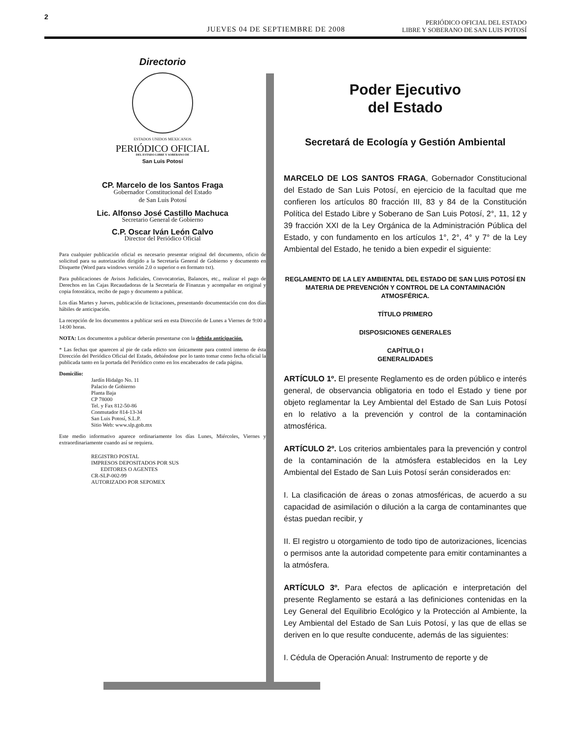2
JUEVES 04 DE SEPTIEMBRE DE 2008
PERIÓDICO OFICIAL DEL ESTADO
LIBRE Y SOBERANO DE SAN LUIS POTOSÍ
Directorio
ESTADOS UNIDOS MEXICANOS
PERIÓDICO OFICIAL
DEL ESTADO LIBRE Y SOBERANO DE
San Luis Potosí
CP. Marcelo de los Santos Fraga
Gobernador Constitucional del Estado
de San Luis Potosí
Lic. Alfonso José Castillo Machuca
Secretario General de Gobierno
C.P. Oscar Iván León Calvo
Director del Periódico Oficial
Para cualquier publicación oficial es necesario presentar original del documento, oficio de solicitud para su autorización dirigido a la Secretaría General de Gobierno y documento en Disquette (Word para windows versión 2.0 o superior o en formato txt).
Para publicaciones de Avisos Judiciales, Convocatorias, Balances, etc., realizar el pago de Derechos en las Cajas Recaudadoras de la Secretaría de Finanzas y acompañar en original y copia fotostática, recibo de pago y documento a publicar.
Los días Martes y Jueves, publicación de licitaciones, presentando documentación con dos días hábiles de anticipación.
La recepción de los documentos a publicar será en esta Dirección de Lunes a Viernes de 9:00 a 14:00 horas.
NOTA: Los documentos a publicar deberán presentarse con la debida anticipación.
* Las fechas que aparecen al pie de cada edicto son únicamente para control interno de ésta Dirección del Periódico Oficial del Estado, debiéndose por lo tanto tomar como fecha oficial la publicada tanto en la portada del Periódico como en los encabezados de cada página.
Domicilio:
Jardín Hidalgo No. 11
Palacio de Gobierno
Planta Baja
CP 78000
Tel. y Fax 812-50-86
Conmutador 814-13-34
San Luis Potosí, S.L.P.
Sitio Web: www.slp.gob.mx
Este medio informativo aparece ordinariamente los días Lunes, Miércoles, Viernes y extraordinariamente cuando así se requiera.
REGISTRO POSTAL
IMPRESOS DEPOSITADOS POR SUS
EDITORES O AGENTES
CR-SLP-002-99
AUTORIZADO POR SEPOMEX
Poder Ejecutivo
del Estado
Secretará de Ecología y Gestión Ambiental
MARCELO DE LOS SANTOS FRAGA, Gobernador Constitucional del Estado de San Luis Potosí, en ejercicio de la facultad que me confieren los artículos 80 fracción III, 83 y 84 de la Constitución Política del Estado Libre y Soberano de San Luis Potosí, 2°, 11, 12 y 39 fracción XXI de la Ley Orgánica de la Administración Pública del Estado, y con fundamento en los artículos 1°, 2°, 4° y 7° de la Ley Ambiental del Estado, he tenido a bien expedir el siguiente:
REGLAMENTO DE LA LEY AMBIENTAL DEL ESTADO DE SAN LUIS POTOSÍ EN MATERIA DE PREVENCIÓN Y CONTROL DE LA CONTAMINACIÓN ATMOSFÉRICA.
TÍTULO PRIMERO
DISPOSICIONES GENERALES
CAPÍTULO I
GENERALIDADES
ARTÍCULO 1º. El presente Reglamento es de orden público e interés general, de observancia obligatoria en todo el Estado y tiene por objeto reglamentar la Ley Ambiental del Estado de San Luis Potosí en lo relativo a la prevención y control de la contaminación atmosférica.
ARTÍCULO 2º. Los criterios ambientales para la prevención y control de la contaminación de la atmósfera establecidos en la Ley Ambiental del Estado de San Luis Potosí serán considerados en:
I. La clasificación de áreas o zonas atmosféricas, de acuerdo a su capacidad de asimilación o dilución a la carga de contaminantes que éstas puedan recibir, y
II. El registro u otorgamiento de todo tipo de autorizaciones, licencias o permisos ante la autoridad competente para emitir contaminantes a la atmósfera.
ARTÍCULO 3º. Para efectos de aplicación e interpretación del presente Reglamento se estará a las definiciones contenidas en la Ley General del Equilibrio Ecológico y la Protección al Ambiente, la Ley Ambiental del Estado de San Luis Potosí, y las que de ellas se deriven en lo que resulte conducente, además de las siguientes:
I. Cédula de Operación Anual: Instrumento de reporte y de